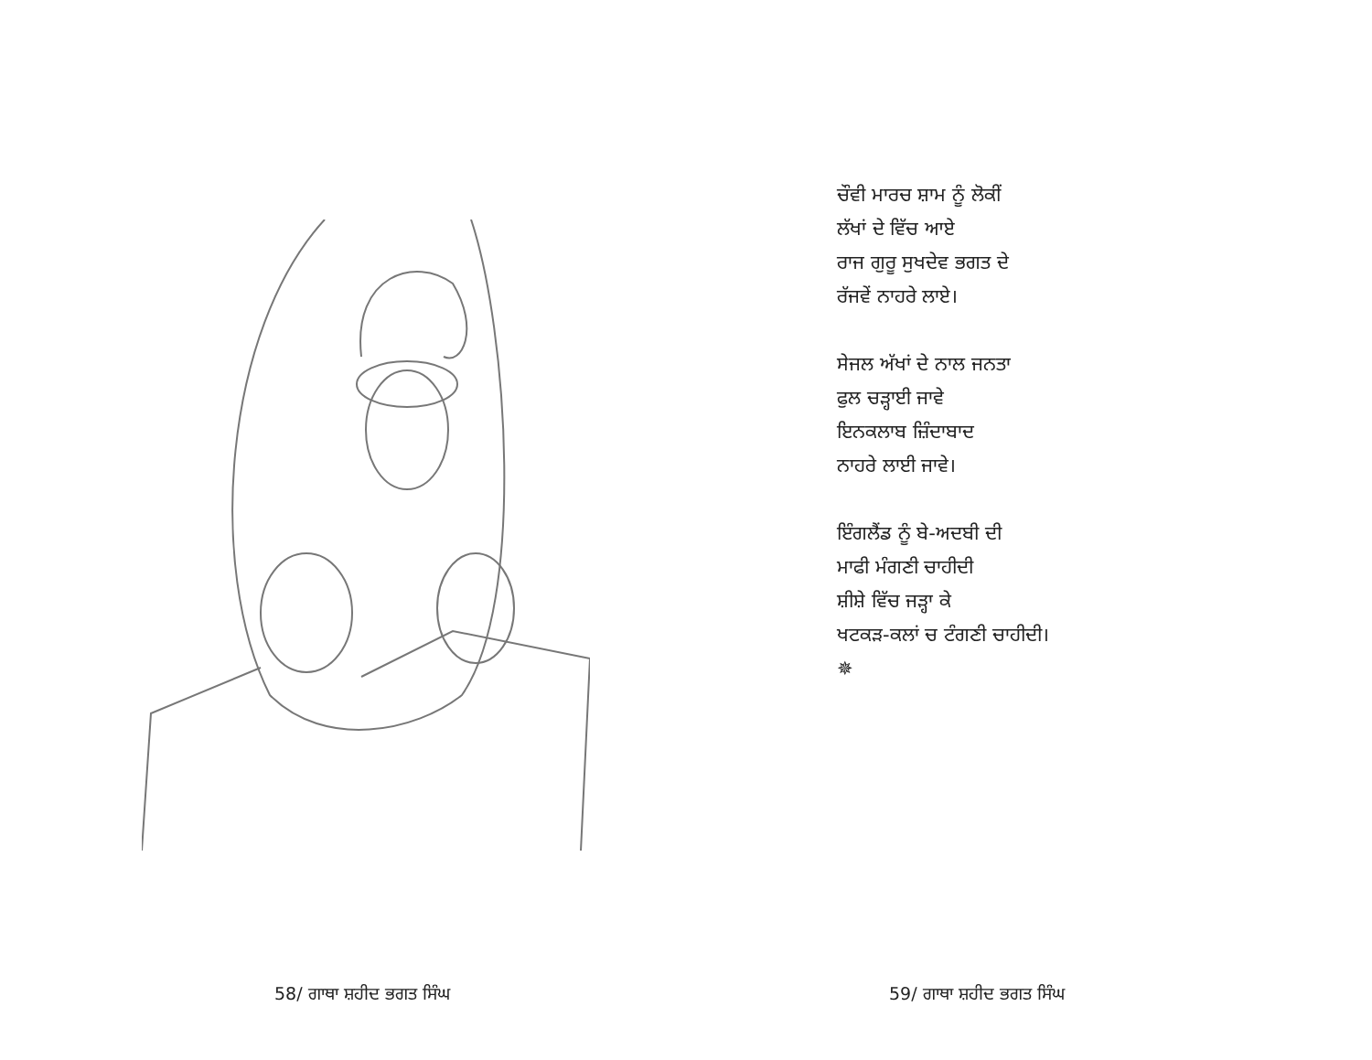58/ ਗਾਥਾ ਸ਼ਹੀਦ ਭਗਤ ਸਿੰਘ
ਚੌਵੀ ਮਾਰਚ ਸ਼ਾਮ ਨੂੰ ਲੋਕੀਂ
ਲੱਖਾਂ ਦੇ ਵਿੱਚ ਆਏ
ਰਾਜ ਗੁਰੂ ਸੁਖਦੇਵ ਭਗਤ ਦੇ
ਰੱਜਵੇਂ ਨਾਹਰੇ ਲਾਏ।
ਸੇਜਲ ਅੱਖਾਂ ਦੇ ਨਾਲ ਜਨਤਾ
ਫੁਲ ਚੜ੍ਹਾਈ ਜਾਵੇ
ਇਨਕਲਾਬ ਜ਼ਿੰਦਾਬਾਦ
ਨਾਹਰੇ ਲਾਈ ਜਾਵੇ।
ਇੰਗਲੈਂਡ ਨੂੰ ਬੇ-ਅਦਬੀ ਦੀ
ਮਾਫੀ ਮੰਗਣੀ ਚਾਹੀਦੀ
ਸ਼ੀਸ਼ੇ ਵਿੱਚ ਜੜ੍ਹਾ ਕੇ
ਖਟਕੜ-ਕਲਾਂ ਚ ਟੰਗਣੀ ਚਾਹੀਦੀ।
✵
59/ ਗਾਥਾ ਸ਼ਹੀਦ ਭਗਤ ਸਿੰਘ